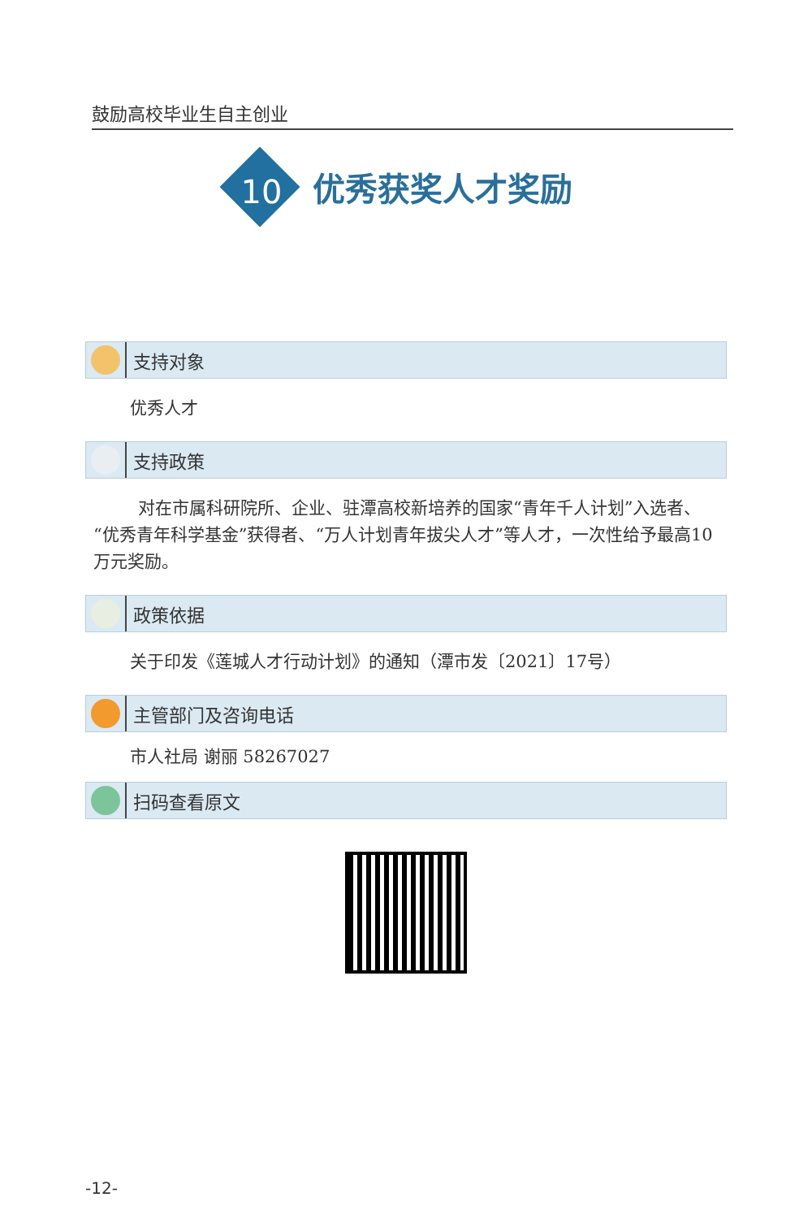鼓励高校毕业生自主创业
10
优秀获奖人才奖励
支持对象
优秀人才
支持政策
对在市属科研院所、企业、驻潭高校新培养的国家“青年千人计划”入选者、“优秀青年科学基金”获得者、“万人计划青年拔尖人才”等人才，一次性给予最高10万元奖励。
政策依据
关于印发《莲城人才行动计划》的通知（潭市发〔2021〕17号）
主管部门及咨询电话
市人社局 谢丽 58267027
扫码查看原文
-12-